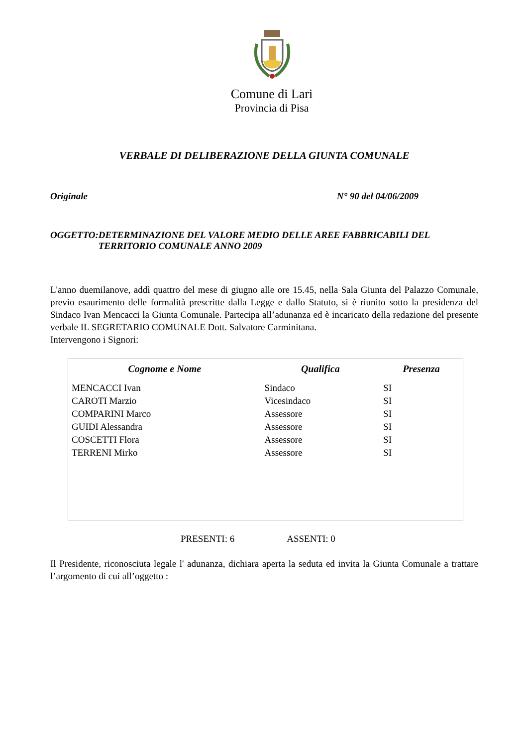Comune di Lari
Provincia di Pisa
VERBALE DI DELIBERAZIONE DELLA GIUNTA COMUNALE
Originale N° 90 del 04/06/2009
OGGETTO: DETERMINAZIONE DEL VALORE MEDIO DELLE AREE FABBRICABILI DEL TERRITORIO COMUNALE ANNO 2009
L'anno duemilanove, addì quattro del mese di giugno alle ore 15.45, nella Sala Giunta del Palazzo Comunale, previo esaurimento delle formalità prescritte dalla Legge e dallo Statuto, si è riunito sotto la presidenza del Sindaco Ivan Mencacci la Giunta Comunale. Partecipa all’adunanza ed è incaricato della redazione del presente verbale IL SEGRETARIO COMUNALE Dott. Salvatore Carminitana.
Intervengono i Signori:
| Cognome e Nome | Qualifica | Presenza |
| --- | --- | --- |
| MENCACCI Ivan | Sindaco | SI |
| CAROTI Marzio | Vicesindaco | SI |
| COMPARINI Marco | Assessore | SI |
| GUIDI Alessandra | Assessore | SI |
| COSCETTI Flora | Assessore | SI |
| TERRENI Mirko | Assessore | SI |
PRESENTI: 6 ASSENTI: 0
Il Presidente, riconosciuta legale l' adunanza, dichiara aperta la seduta ed invita la Giunta Comunale a trattare l’argomento di cui all’oggetto :